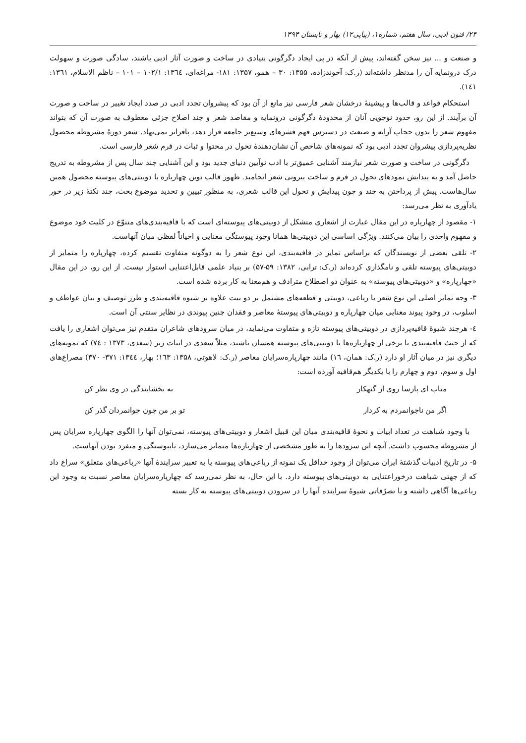۲۴/ فنون ادبی، سال هفتم، شماره۱، (پیاپی۱۲) بهار و تابستان ۱۳۹۴
و صنعت و ... نیز سخن گفته‌اند، پیش از آنکه در پی ایجاد دگرگونی بنیادی در ساخت و صورت آثار ادبی باشند، سادگی صورت و سهولت درک درونمایه آن را مدنظر داشته‌اند (ر.ک: آخوندزاده، ۱۳۵۵: ۳۰ – همو، ۱۳۵۷: ۱۸۱- مراغه‌ای، ۱۳٦٤: ۱۰۲/۱ – ۱۰۱ – ناظم الاسلام، ۱۳٦۱: ۱٤۱).
استحکام قواعد و قالب‌ها و پیشینهٔ درخشان شعر فارسی نیز مانع از آن بود که پیشروان تجدد ادبی در صدد ایجاد تغییر در ساخت و صورت آن برآیند. از این رو، حدود نوجویی آنان از محدودهٔ دگرگونی درونمایه و مقاصد شعر و چند اصلاح جزئی معطوف به صورت آن که بتواند مفهوم شعر را بدون حجاب آرایه و صنعت در دسترس فهم قشرهای وسیع‌تر جامعه قرار دهد، پافراتر نمی‌نهاد. شعر دورهٔ مشروطه محصول نظریه‌پردازی پیشروان تجدد ادبی بود که نمونه‌های شاخص آن نشان‌دهندهٔ تحول در محتوا و ثبات در فرم شعر فارسی است.
دگرگونی در ساخت و صورت شعر نیازمند آشنایی عمیق‌تر با ادب نوآیین دنیای جدید بود و این آشنایی چند سال پس از مشروطه به تدریج حاصل آمد و به پیدایش نمودهای تحول در فرم و ساخت بیرونی شعر انجامید. ظهور قالب نوین چهارپاره یا دوبیتی‌های پیوسته محصول همین سال‌هاست. پیش از پرداختن به چند و چون پیدایش و تحول این قالب شعری، به منظور تبیین و تحدید موضوع بحث، چند نکتهٔ زیر در خور یادآوری به نظر می‌رسد:
۱- مقصود از چهارپاره در این مقال عبارت از اشعاری متشکل از دوبیتی‌های پیوسته‌ای است که با قافیه‌بندی‌های متنوّع در کلیت خود موضوع و مفهوم واحدی را بیان می‌کنند. ویژگی اساسی این دوبیتی‌ها همانا وجود پیوستگی معنایی و احیاناً لفظی میان آنهاست.
۲- تلقی بعضی از نویسندگان که براساس تمایز در قافیه‌بندی، این نوع شعر را به دوگونه متفاوت تقسیم کرده، چهارپاره را متمایز از دوبیتی‌های پیوسته تلقی و نامگذاری کرده‌اند (ر.ک: ترابی، ۱۳۸۲: ۵۹-۵۷) بر بنیاد علمی قابل‌اعتنایی استوار نیست. از این رو، در این مقال «چهارپاره» و «دوبیتی‌های پیوسته» به عنوان دو اصطلاح مترادف و هم‌معنا به کار برده شده است.
۳- وجه تمایز اصلی این نوع شعر با رباعی، دوبیتی و قطعه‌های مشتمل بر دو بیت علاوه بر شیوه قافیه‌بندی و طرز توصیف و بیان عواطف و اسلوب، در وجود پیوند معنایی میان چهارپاره و دوبیتی‌های پیوستهٔ معاصر و فقدان چنین پیوندی در نظایر سنتی آن است.
٤- هرچند شیوهٔ قافیه‌پردازی در دوبیتی‌های پیوسته تازه و متفاوت می‌نماید، در میان سرودهای شاعران متقدم نیز می‌توان اشعاری را یافت که از حیث قافیه‌بندی با برخی از چهارپاره‌ها یا دوبیتی‌های پیوسته همسان باشند، مثلاً سعدی در ابیات زیر (سعدی، ۱۳۷۳ : ۷٤) که نمونه‌های دیگری نیز در میان آثار او دارد (ر.ک: همان، ۱٦) مانند چهارپاره‌سرایان معاصر (ر.ک: لاهوتی، ۱۳۵۸: ۱٦۳؛ بهار، ۱۳٤٤: ۳۷۱- ۳۷۰) مصراع‌های اول و سوم، دوم و چهارم را با یکدیگر هم‌قافیه آورده است:
متاب ای پارسا روی از گنهکار به بخشایندگی در وی نظر کن
اگر من ناجوانمردم به کردار تو بر من چون جوانمردان گذر کن
با وجود شباهت در تعداد ابیات و نحوهٔ قافیه‌بندی میان این قبیل اشعار و دوبیتی‌های پیوسته، نمی‌توان آنها را الگوی چهارپاره سرایان پس از مشروطه محسوب داشت. آنچه این سرودها را به طور مشخصی از چهارپاره‌ها متمایز می‌سازد، ناپیوستگی و منفرد بودن آنهاست.
۵- در تاریخ ادبیات گذشتهٔ ایران می‌توان از وجود حداقل یک نمونه از رباعی‌های پیوسته یا به تعبیر سرایندهٔ آنها «رباعی‌های متعلق» سراغ داد که از جهتی شباهت درخوراعتنایی به دوبیتی‌های پیوسته دارد. با این حال، به نظر نمی‌رسد که چهارپاره‌سرایان معاصر نسبت به وجود این رباعی‌ها آگاهی داشته و با تصرّفاتی شیوهٔ سراینده آنها را در سرودن دوبیتی‌های پیوسته به کار بسته